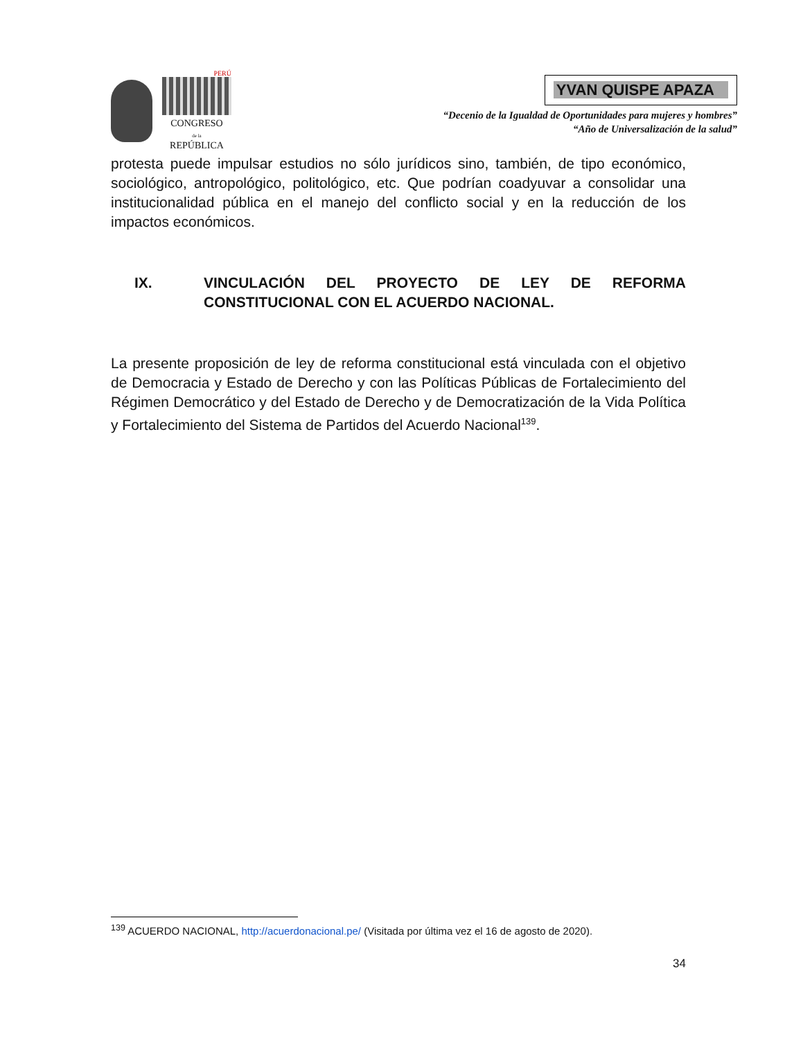PERÚ
CONGRESO
de la
REPÚBLICA
YVAN QUISPE APAZA
“Decenio de la Igualdad de Oportunidades para mujeres y hombres”
“Año de Universalización de la salud”
protesta puede impulsar estudios no sólo jurídicos sino, también, de tipo económico, sociológico, antropológico, politológico, etc. Que podrían coadyuvar a consolidar una institucionalidad pública en el manejo del conflicto social y en la reducción de los impactos económicos.
IX. VINCULACIÓN DEL PROYECTO DE LEY DE REFORMA CONSTITUCIONAL CON EL ACUERDO NACIONAL.
La presente proposición de ley de reforma constitucional está vinculada con el objetivo de Democracia y Estado de Derecho y con las Políticas Públicas de Fortalecimiento del Régimen Democrático y del Estado de Derecho y de Democratización de la Vida Política y Fortalecimiento del Sistema de Partidos del Acuerdo Nacional<sup>139</sup>.
<sup>139</sup> ACUERDO NACIONAL, http://acuerdonacional.pe/ (Visitada por última vez el 16 de agosto de 2020).
34